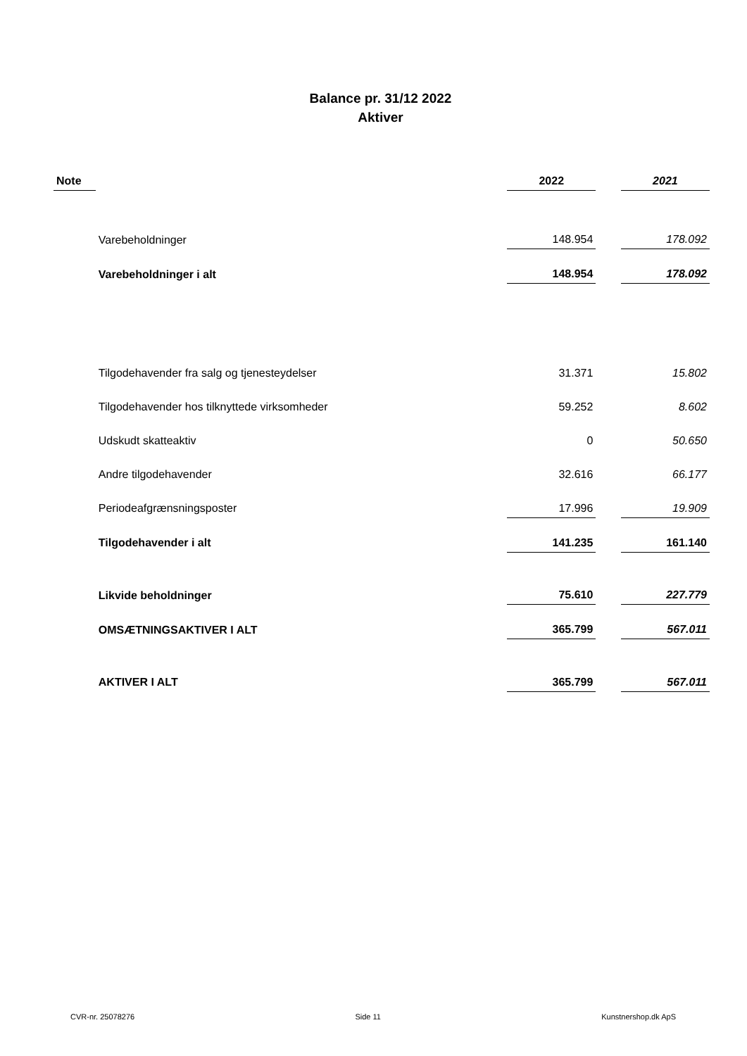Balance pr. 31/12 2022
Aktiver
| Note | | 2022 | | 2021 |
| | Varebeholdninger | 148.954 | | 178.092 |
| | Varebeholdninger i alt | 148.954 | | 178.092 |
| | Tilgodehavender fra salg og tjenesteydelser | 31.371 | | 15.802 |
| | Tilgodehavender hos tilknyttede virksomheder | 59.252 | | 8.602 |
| | Udskudt skatteaktiv | 0 | | 50.650 |
| | Andre tilgodehavender | 32.616 | | 66.177 |
| | Periodeafgrænsningsposter | 17.996 | | 19.909 |
| | Tilgodehavender i alt | 141.235 | | 161.140 |
| | Likvide beholdninger | 75.610 | | 227.779 |
| | OMSÆTNINGSAKTIVER I ALT | 365.799 | | 567.011 |
| | AKTIVER I ALT | 365.799 | | 567.011 |
CVR-nr. 25078276 Side 11 Kunstnershop.dk ApS